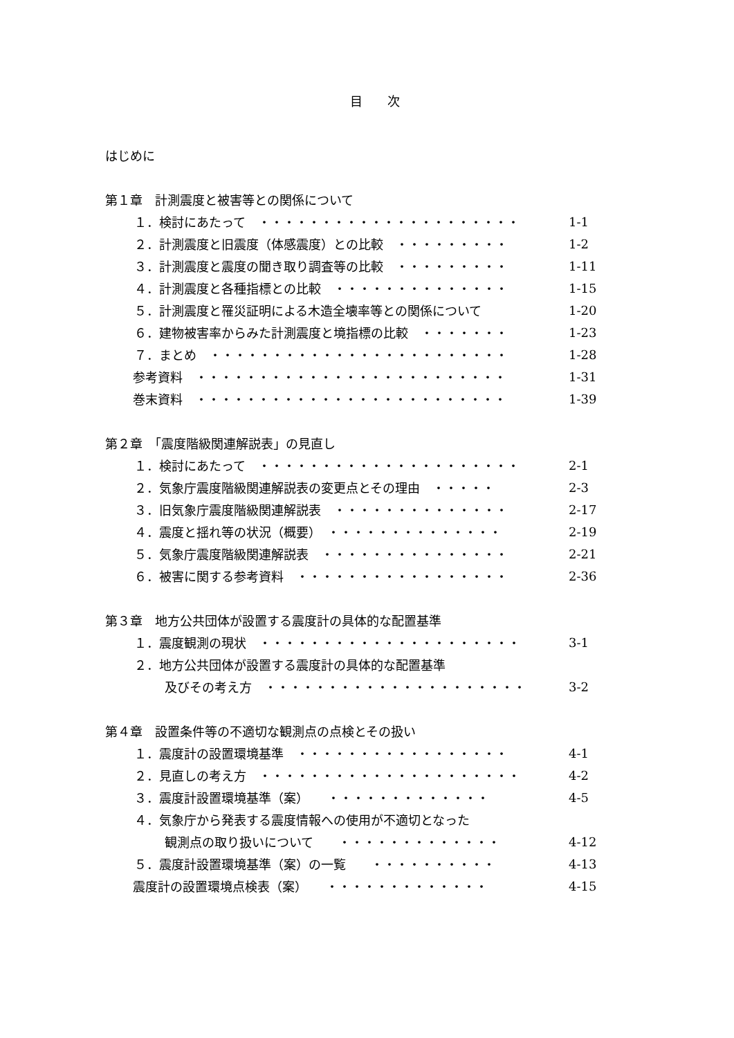目　　次
はじめに
第１章　計測震度と被害等との関係について
１．検討にあたって　・・・・・・・・・・・・・・・・・・・・・ 1-1
２．計測震度と旧震度（体感震度）との比較　・・・・・・・・・ 1-2
３．計測震度と震度の聞き取り調査等の比較　・・・・・・・・・ 1-11
４．計測震度と各種指標との比較　・・・・・・・・・・・・・・ 1-15
５．計測震度と罹災証明による木造全壊率等との関係について 1-20
６．建物被害率からみた計測震度と境指標の比較　・・・・・・・ 1-23
７．まとめ　・・・・・・・・・・・・・・・・・・・・・・・・ 1-28
参考資料　・・・・・・・・・・・・・・・・・・・・・・・・・ 1-31
巻末資料　・・・・・・・・・・・・・・・・・・・・・・・・・ 1-39
第２章　「震度階級関連解説表」の見直し
１．検討にあたって　・・・・・・・・・・・・・・・・・・・・・ 2-1
２．気象庁震度階級関連解説表の変更点とその理由　・・・・・ 2-3
３．旧気象庁震度階級関連解説表　・・・・・・・・・・・・・・ 2-17
４．震度と揺れ等の状況（概要）　・・・・・・・・・・・・・・ 2-19
５．気象庁震度階級関連解説表　・・・・・・・・・・・・・・・ 2-21
６．被害に関する参考資料　・・・・・・・・・・・・・・・・・ 2-36
第３章　地方公共団体が設置する震度計の具体的な配置基準
１．震度観測の現状　・・・・・・・・・・・・・・・・・・・・・ 3-1
２．地方公共団体が設置する震度計の具体的な配置基準
及びその考え方　・・・・・・・・・・・・・・・・・・・・・ 3-2
第４章　設置条件等の不適切な観測点の点検とその扱い
１．震度計の設置環境基準　・・・・・・・・・・・・・・・・・ 4-1
２．見直しの考え方　・・・・・・・・・・・・・・・・・・・・・ 4-2
３．震度計設置環境基準（案）　　・・・・・・・・・・・・・ 4-5
４．気象庁から発表する震度情報への使用が不適切となった
観測点の取り扱いについて　　・・・・・・・・・・・・・ 4-12
５．震度計設置環境基準（案）の一覧　　・・・・・・・・・・ 4-13
震度計の設置環境点検表（案）　　・・・・・・・・・・・・・ 4-15